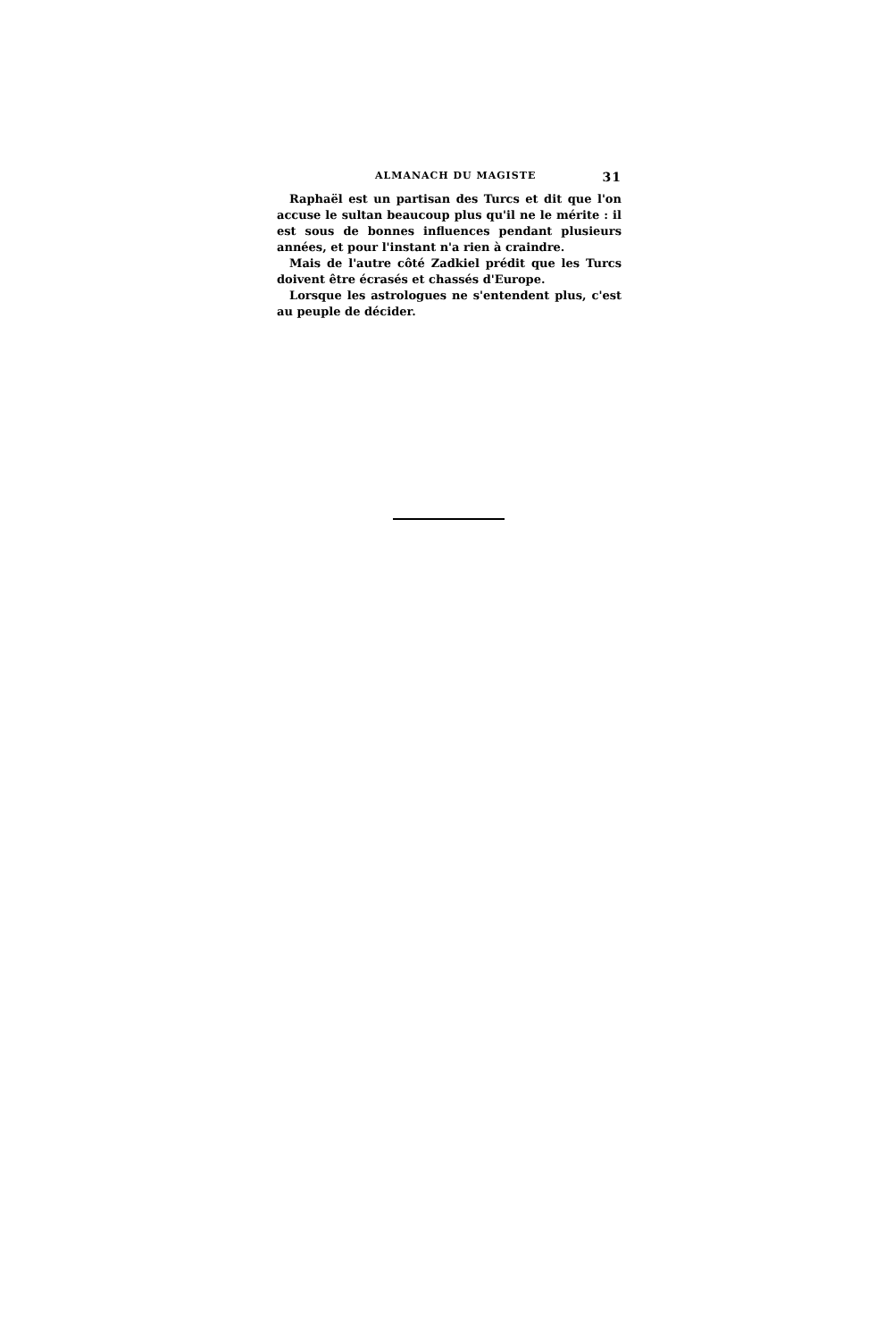ALMANACH DU MAGISTE 31
Raphaël est un partisan des Turcs et dit que l'on accuse le sultan beaucoup plus qu'il ne le mérite : il est sous de bonnes influences pendant plusieurs années, et pour l'instant n'a rien à craindre.
Mais de l'autre côté Zadkiel prédit que les Turcs doivent être écrasés et chassés d'Europe.
Lorsque les astrologues ne s'entendent plus, c'est au peuple de décider.